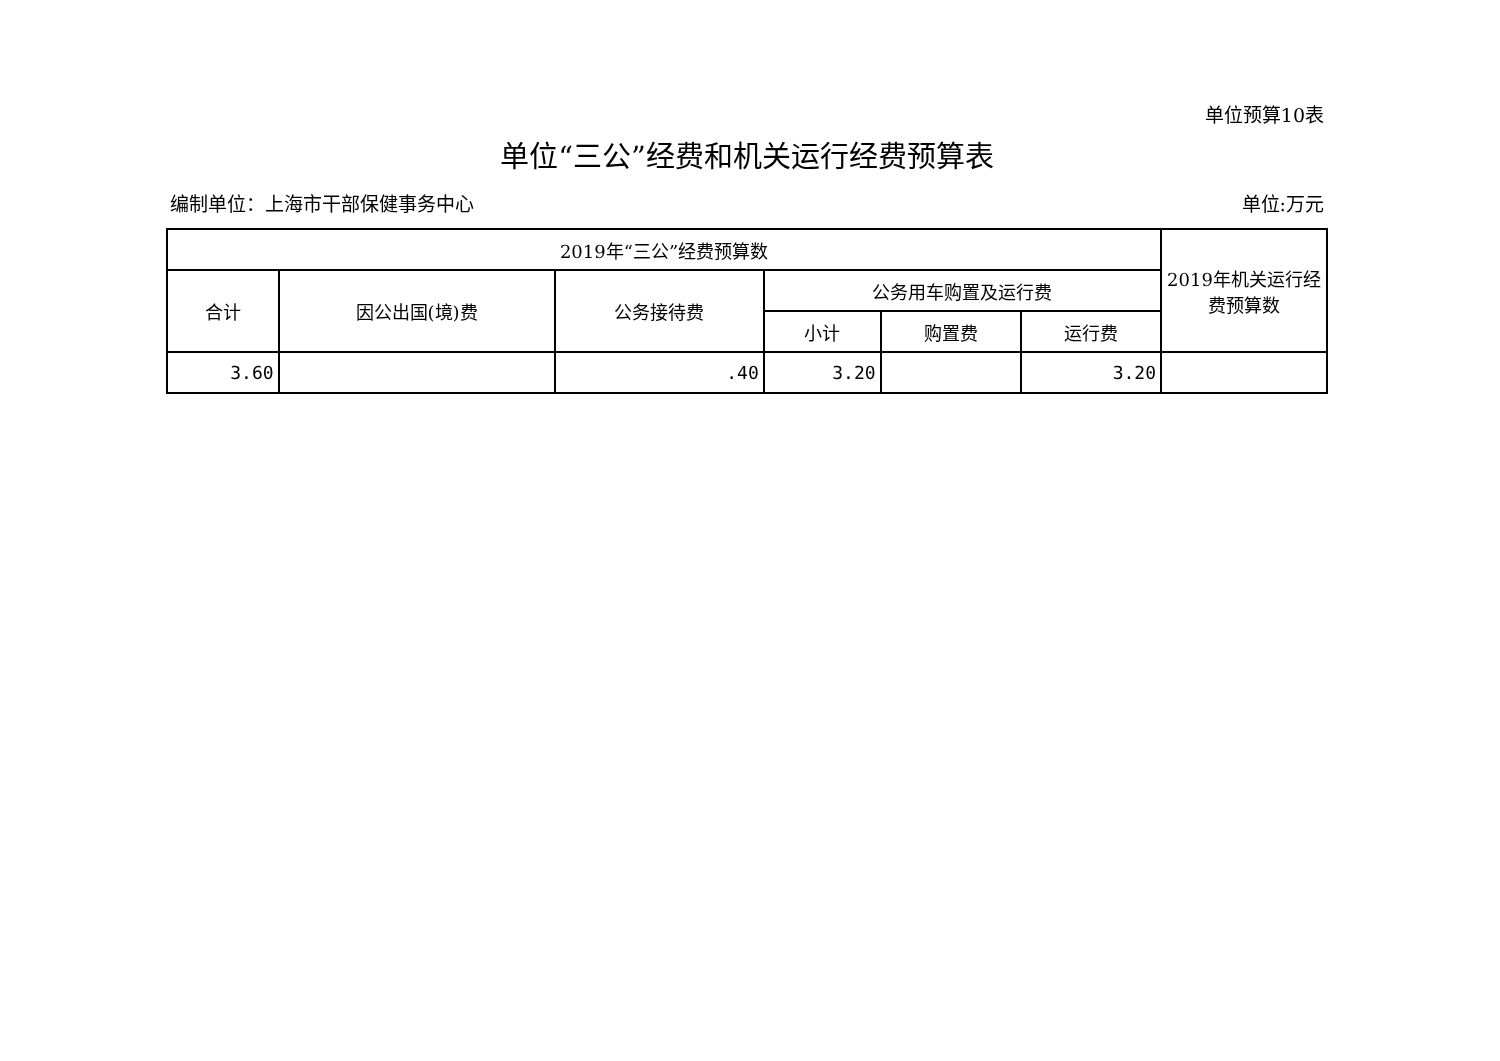单位预算10表
单位“三公”经费和机关运行经费预算表
编制单位：上海市干部保健事务中心 单位:万元
| 2019年“三公”经费预算数 | | | | | | 2019年机关运行经费预算数 |
| --- | --- | --- | --- | --- | --- | --- |
| 合计 | 因公出国(境)费 | 公务接待费 | 公务用车购置及运行费 | | | |
| | | | 小计 | 购置费 | 运行费 | |
| 3.60 | | .40 | 3.20 | | 3.20 | |